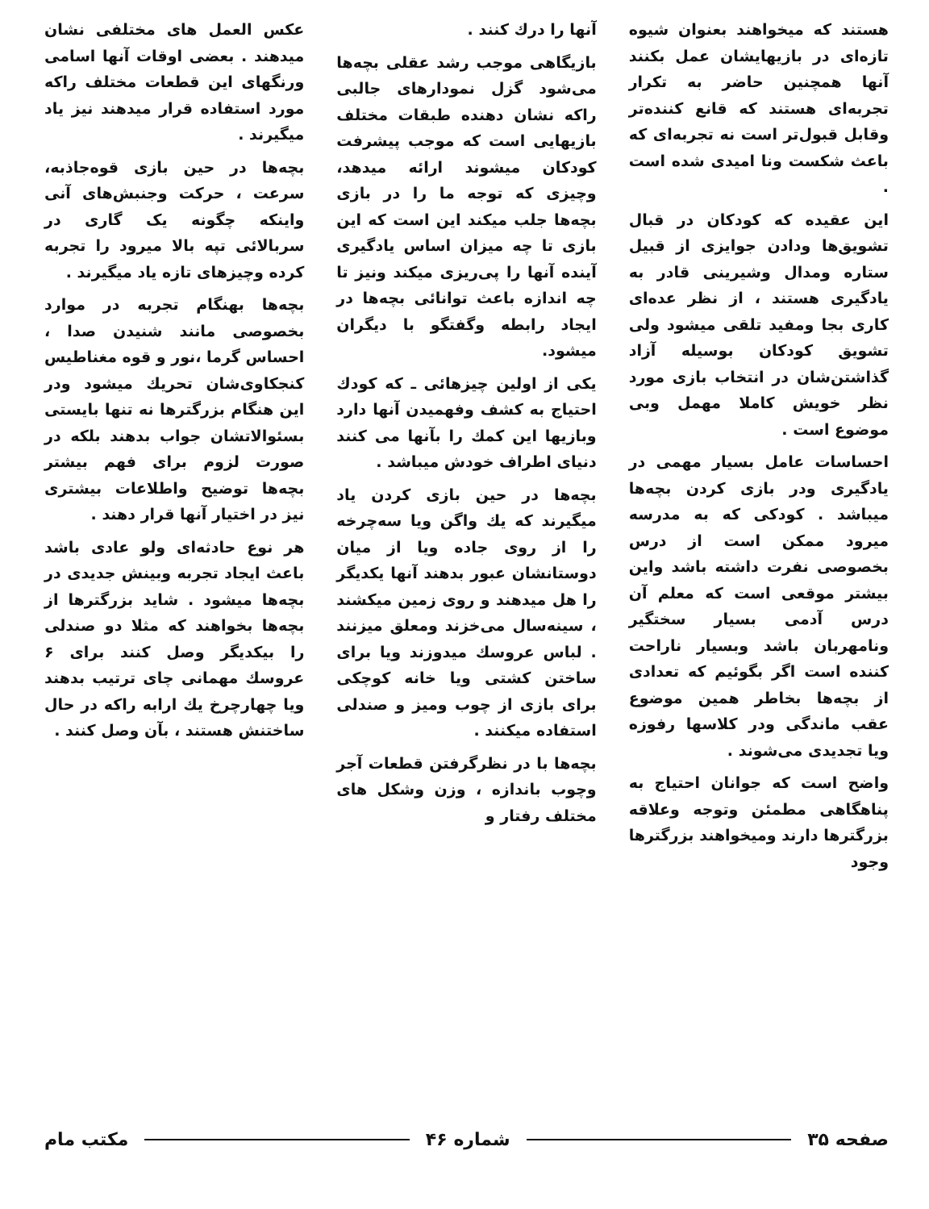هستند که میخواهند بعنوان شیوه تازه‌ای در بازیهایشان عمل بکنند آنها همچنین حاضر به تکرار تجربه‌ای هستند که قانع کننده‌تر وقابل قبول‌تر است نه تجربه‌ای که باعث شکست ونا امیدی شده است .
این عقیده که کودکان در قبال تشویق‌ها ودادن جوایزی از قبیل ستاره ومدال وشیرینی قادر به یادگیری هستند ، از نظر عده‌ای کاری بجا ومفید تلقی میشود ولی تشویق کودکان بوسیله آزاد گذاشتن‌شان در انتخاب بازی مورد نظر خویش کاملا مهمل وبی موضوع است .
احساسات عامل بسیار مهمی در یادگیری ودر بازی کردن بچه‌ها میباشد . کودکی که به مدرسه میرود ممکن است از درس بخصوصی نفرت داشته باشد واین بیشتر موقعی است که معلم آن درس آدمی بسیار سختگیر ونامهربان باشد وبسیار ناراحت کننده است اگر بگوئیم که تعدادی از بچه‌ها بخاطر همین موضوع عقب ماندگی ودر کلاسها رفوزه ویا تجدیدی می‌شوند .
واضح است که جوانان احتیاج به پناهگاهی مطمئن وتوجه وعلاقه بزرگترها دارند ومیخواهند بزرگترها وجود
آنها را درك کنند .
بازیگاهی موجب رشد عقلی بچه‌ها می‌شود گزل نمودارهای جالبی راکه نشان دهنده طبقات مختلف بازیهایی است که موجب پیشرفت کودکان میشوند ارائه میدهد، وچیزی که توجه ما را در بازی بچه‌ها جلب میکند این است که این بازی تا چه میزان اساس یادگیری آینده آنها را پی‌ریزی میکند ونیز تا چه اندازه باعث توانائی بچه‌ها در ایجاد رابطه وگفتگو با دیگران میشود.
یکی از اولین چیزهائی ـ که کودك احتیاج به کشف وفهمیدن آنها دارد وبازیها این کمك را بآنها می کنند دنیای اطراف خودش میباشد .
بچه‌ها در حین بازی کردن یاد میگیرند که یك واگن ویا سه‌چرخه را از روی جاده ویا از میان دوستانشان عبور بدهند آنها یکدیگر را هل میدهند و روی زمین میکشند ، سینه‌سال می‌خزند ومعلق میزنند . لباس عروسك میدوزند ویا برای ساختن کشتی ویا خانه کوچکی برای بازی از چوب ومیز و صندلی استفاده میکنند .
بچه‌ها با در نظرگرفتن قطعات آجر وچوب باندازه ، وزن وشکل های مختلف رفتار و
عکس العمل های مختلفی نشان میدهند . بعضی اوقات آنها اسامی ورنگهای این قطعات مختلف راکه مورد استفاده قرار میدهند نیز یاد میگیرند .
بچه‌ها در حین بازی قوه‌جاذبه، سرعت ، حرکت وجنبش‌های آنی واینکه چگونه یک گاری در سربالائی تپه بالا میرود را تجربه کرده وچیزهای تازه یاد میگیرند .
بچه‌ها بهنگام تجربه در موارد بخصوصی مانند شنیدن صدا ، احساس گرما ،نور و قوه مغناطیس کنجکاوی‌شان تحریك میشود ودر این هنگام بزرگترها نه تنها بایستی بسئوالاتشان جواب بدهند بلکه در صورت لزوم برای فهم بیشتر بچه‌ها توضیح واطلاعات بیشتری نیز در اختیار آنها قرار دهند .
هر نوع حادثه‌ای ولو عادی باشد باعث ایجاد تجربه وبینش جدیدی در بچه‌ها میشود . شاید بزرگترها از بچه‌ها بخواهند که مثلا دو صندلی را بیکدیگر وصل کنند برای ۶ عروسك مهمانی چای ترتیب بدهند ویا چهارچرخ یك ارابه راکه در حال ساختنش هستند ، بآن وصل کنند .
صفحه ۳۵ شماره ۴۶ مکتب مام